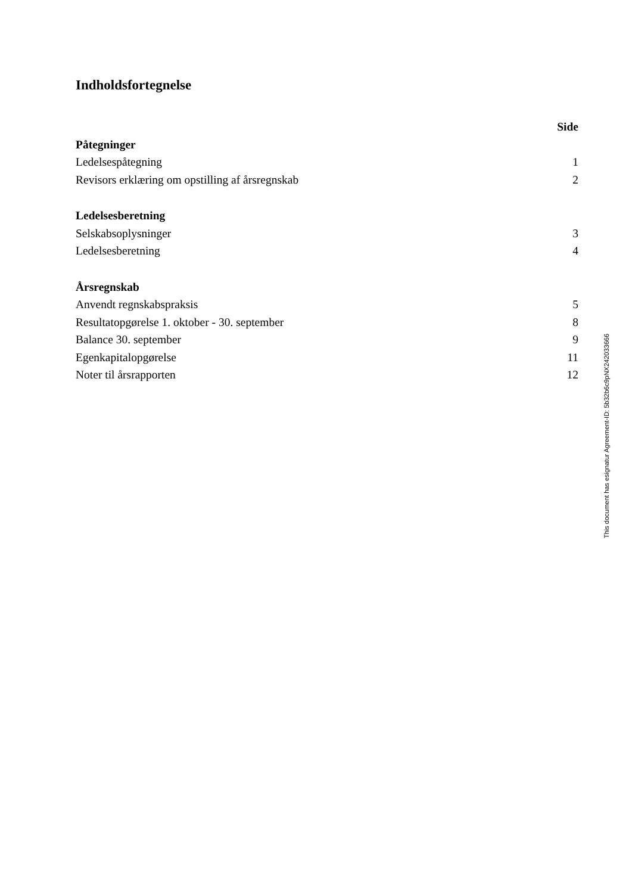Indholdsfortegnelse
Side
Påtegninger
Ledelsespåtegning 1
Revisors erklæring om opstilling af årsregnskab 2
Ledelsesberetning
Selskabsoplysninger 3
Ledelsesberetning 4
Årsregnskab
Anvendt regnskabspraksis 5
Resultatopgørelse 1. oktober - 30. september 8
Balance 30. september 9
Egenkapitalopgørelse 11
Noter til årsrapporten 12
This document has esignatur Agreement-ID: 5b32b6c9pNX242033666